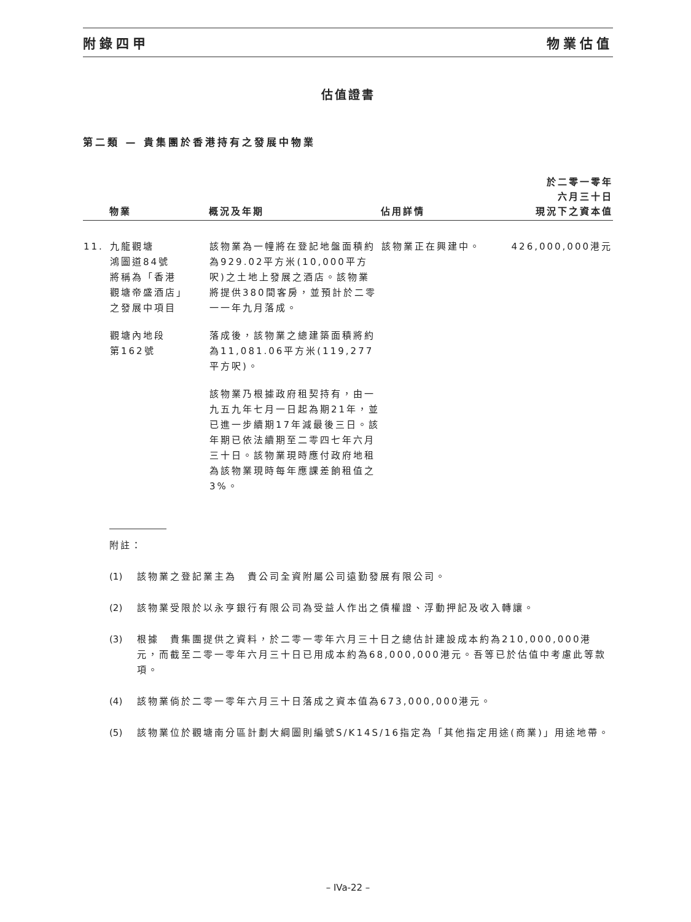附錄四甲 物業估值
估值證書
第二類 — 貴集團於香港持有之發展中物業
| | 物業 | 概況及年期 | 佔用詳情 | 於二零一零年 六月三十日 現況下之資本值 |
| --- | --- | --- | --- | --- |
| 11. | 九龍觀塘 鴻圖道84號 將稱為「香港 觀塘帝盛酒店」 之發展中項目 觀塘內地段 第162號 | 該物業為一幢將在登記地盤面積約為929.02平方米(10,000平方呎)之土地上發展之酒店。該物業將提供380間客房，並預計於二零一一年九月落成。 落成後，該物業之總建築面積將約為11,081.06平方米(119,277平方呎)。 該物業乃根據政府租契持有，由一九五九年七月一日起為期21年，並已進一步續期17年減最後三日。該年期已依法續期至二零四七年六月三十日。該物業現時應付政府地租為該物業現時每年應課差餉租值之3%。 | 該物業正在興建中。 | 426,000,000港元 |
附註：
(1) 該物業之登記業主為　貴公司全資附屬公司遠勤發展有限公司。
(2) 該物業受限於以永亨銀行有限公司為受益人作出之債權證、浮動押記及收入轉讓。
(3) 根據　貴集團提供之資料，於二零一零年六月三十日之總估計建設成本約為210,000,000港元，而截至二零一零年六月三十日已用成本約為68,000,000港元。吾等已於估值中考慮此等款項。
(4) 該物業倘於二零一零年六月三十日落成之資本值為673,000,000港元。
(5) 該物業位於觀塘南分區計劃大綱圖則編號S/K14S/16指定為「其他指定用途(商業)」用途地帶。
– IVa-22 –